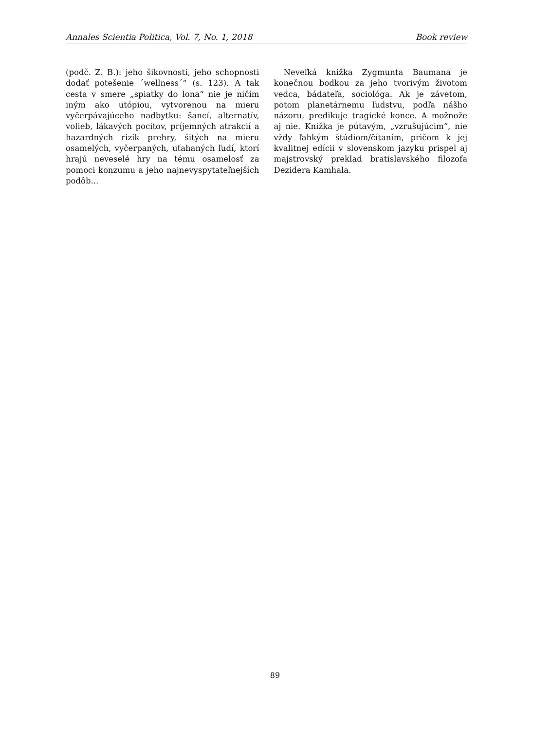Annales Scientia Politica, Vol. 7, No. 1, 2018 Book review
(podč. Z. B.): jeho šikovnosti, jeho schopnosti dodať potešenie ´wellness´“ (s. 123). A tak cesta v smere „spiatky do lona“ nie je ničím iným ako utópiou, vytvorenou na mieru vyčerpávajúceho nadbytku: šancí, alternatív, volieb, lákavých pocitov, príjemných atrakcií a hazardných rizík prehry, šitých na mieru osamelých, vyčerpaných, uťahaných ľudí, ktorí hrajú neveselé hry na tému osamelosť za pomoci konzumu a jeho najnevyspytateľnejších podôb...
Neveľká knižka Zygmunta Baumana je konečnou bodkou za jeho tvorivým životom vedca, bádateľa, sociológa. Ak je závetom, potom planetárnemu ľudstvu, podľa nášho názoru, predikuje tragické konce. A možnože aj nie. Knižka je pútavým, „vzrušujúcim“, nie vždy ľahkým štúdiom/čítaním, pričom k jej kvalitnej edícii v slovenskom jazyku prispel aj majstrovský preklad bratislavského filozofa Dezidera Kamhala.
89